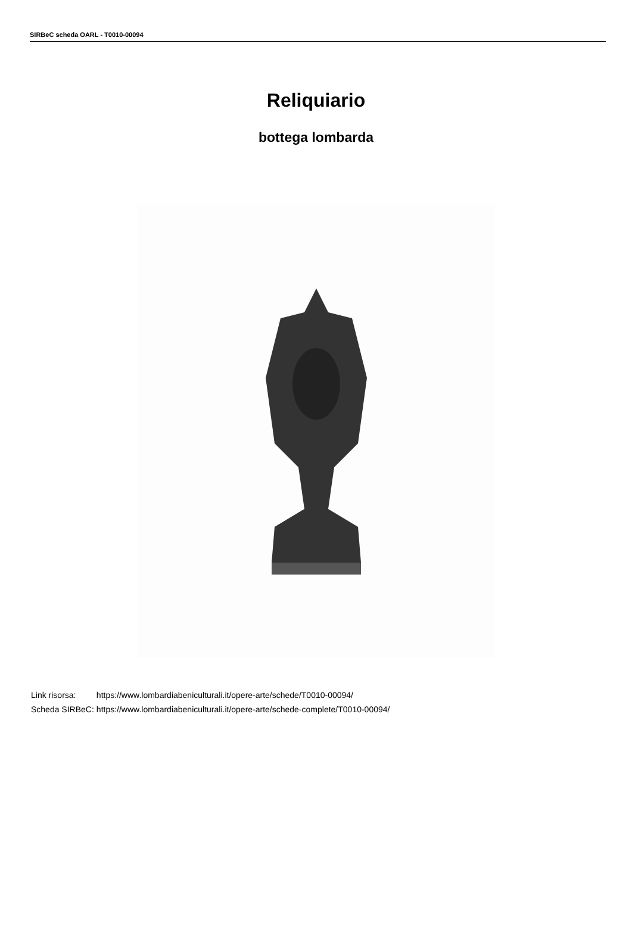SIRBeC scheda OARL - T0010-00094
Reliquiario
bottega lombarda
| Link risorsa: | https://www.lombardiabeniculturali.it/opere-arte/schede/T0010-00094/ |
| Scheda SIRBeC: | https://www.lombardiabeniculturali.it/opere-arte/schede-complete/T0010-00094/ |